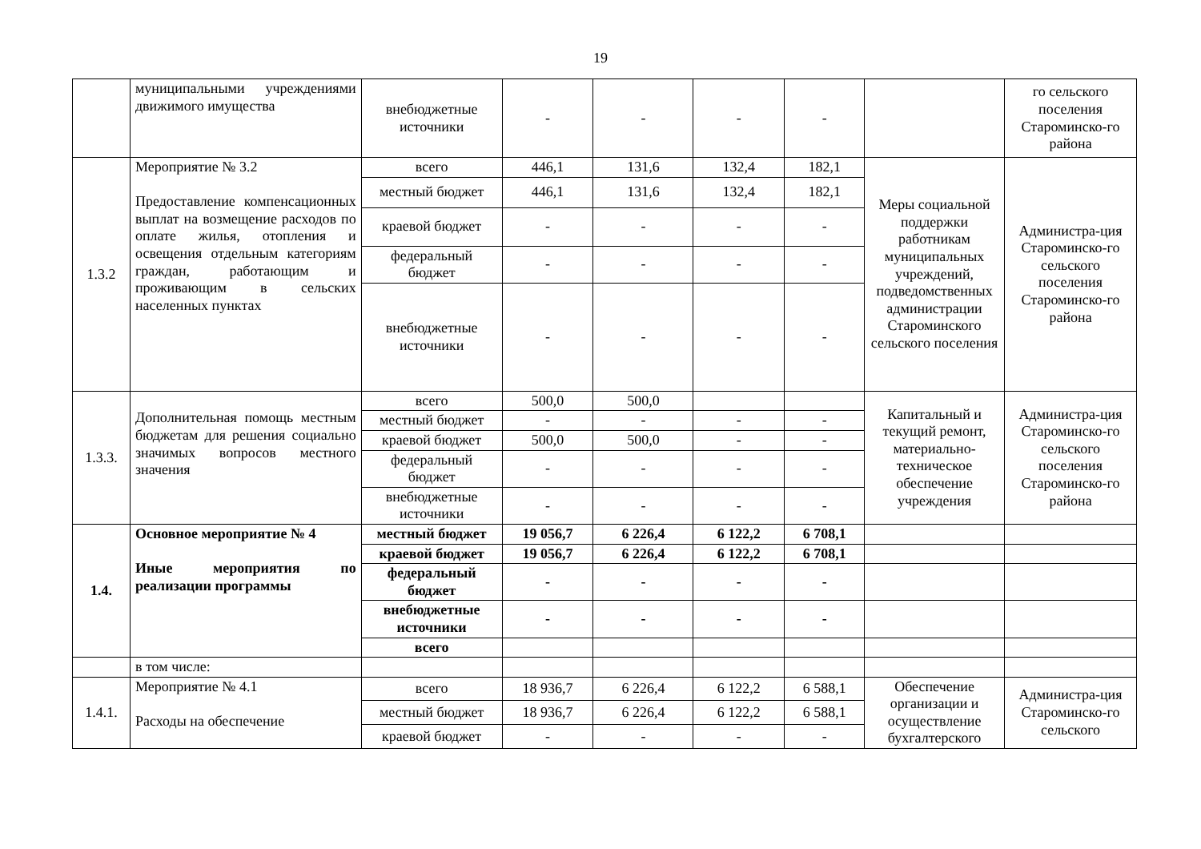19
| | муниципальными учреждениями движимого имущества | внебюджетные источники | - | - | - | - | | го сельского поселения Староминско-го района |
| 1.3.2 | Мероприятие № 3.2 Предоставление компенсационных выплат на возмещение расходов по оплате жилья, отопления и освещения отдельным категориям граждан, работающим и проживающим в сельских населенных пунктах | всего | 446,1 | 131,6 | 132,4 | 182,1 | Меры социальной поддержки работникам муниципальных учреждений, подведомственных администрации Староминского сельского поселения | Администра-ция Староминско-го сельского поселения Староминско-го района |
| | | местный бюджет | 446,1 | 131,6 | 132,4 | 182,1 | | |
| | | краевой бюджет | - | - | - | - | | |
| | | федеральный бюджет | - | - | - | - | | |
| | | внебюджетные источники | - | - | - | - | | |
| 1.3.3. | Дополнительная помощь местным бюджетам для решения социально значимых вопросов местного значения | всего | 500,0 | 500,0 | | | Капитальный и текущий ремонт, материально-техническое обеспечение учреждения | Администра-ция Староминско-го сельского поселения Староминско-го района |
| | | местный бюджет | - | - | - | - | | |
| | | краевой бюджет | 500,0 | 500,0 | - | - | | |
| | | федеральный бюджет | - | - | - | - | | |
| | | внебюджетные источники | - | - | - | - | | |
| 1.4. | Основное мероприятие № 4 Иные мероприятия по реализации программы | местный бюджет | 19 056,7 | 6 226,4 | 6 122,2 | 6 708,1 | | |
| | | краевой бюджет | 19 056,7 | 6 226,4 | 6 122,2 | 6 708,1 | | |
| | | федеральный бюджет | - | - | - | - | | |
| | | внебюджетные источники | - | - | - | - | | |
| | | всего | | | | | | |
| | в том числе: | | | | | | | |
| 1.4.1. | Мероприятие № 4.1 Расходы на обеспечение | всего | 18 936,7 | 6 226,4 | 6 122,2 | 6 588,1 | Обеспечение организации и осуществление бухгалтерского | Администра-ция Староминско-го сельского |
| | | местный бюджет | 18 936,7 | 6 226,4 | 6 122,2 | 6 588,1 | | |
| | | краевой бюджет | - | - | - | - | | |